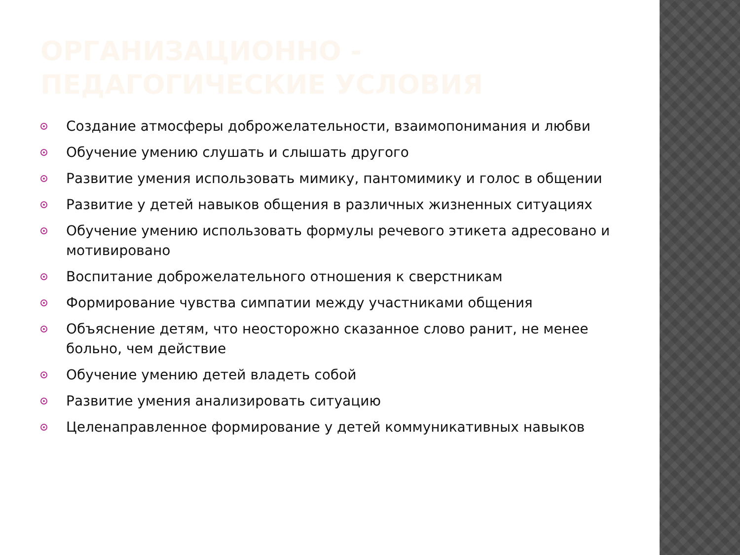ОРГАНИЗАЦИОННО - ПЕДАГОГИЧЕСКИЕ УСЛОВИЯ
Создание атмосферы доброжелательности, взаимопонимания и любви
Обучение умению слушать и слышать другого
Развитие умения использовать мимику, пантомимику и голос в общении
Развитие у детей навыков общения в различных жизненных ситуациях
Обучение умению использовать формулы речевого этикета адресовано и мотивировано
Воспитание доброжелательного отношения к сверстникам
Формирование чувства симпатии между участниками общения
Объяснение детям, что неосторожно сказанное слово ранит, не менее больно, чем действие
Обучение умению детей владеть собой
Развитие умения анализировать ситуацию
Целенаправленное формирование у детей коммуникативных навыков